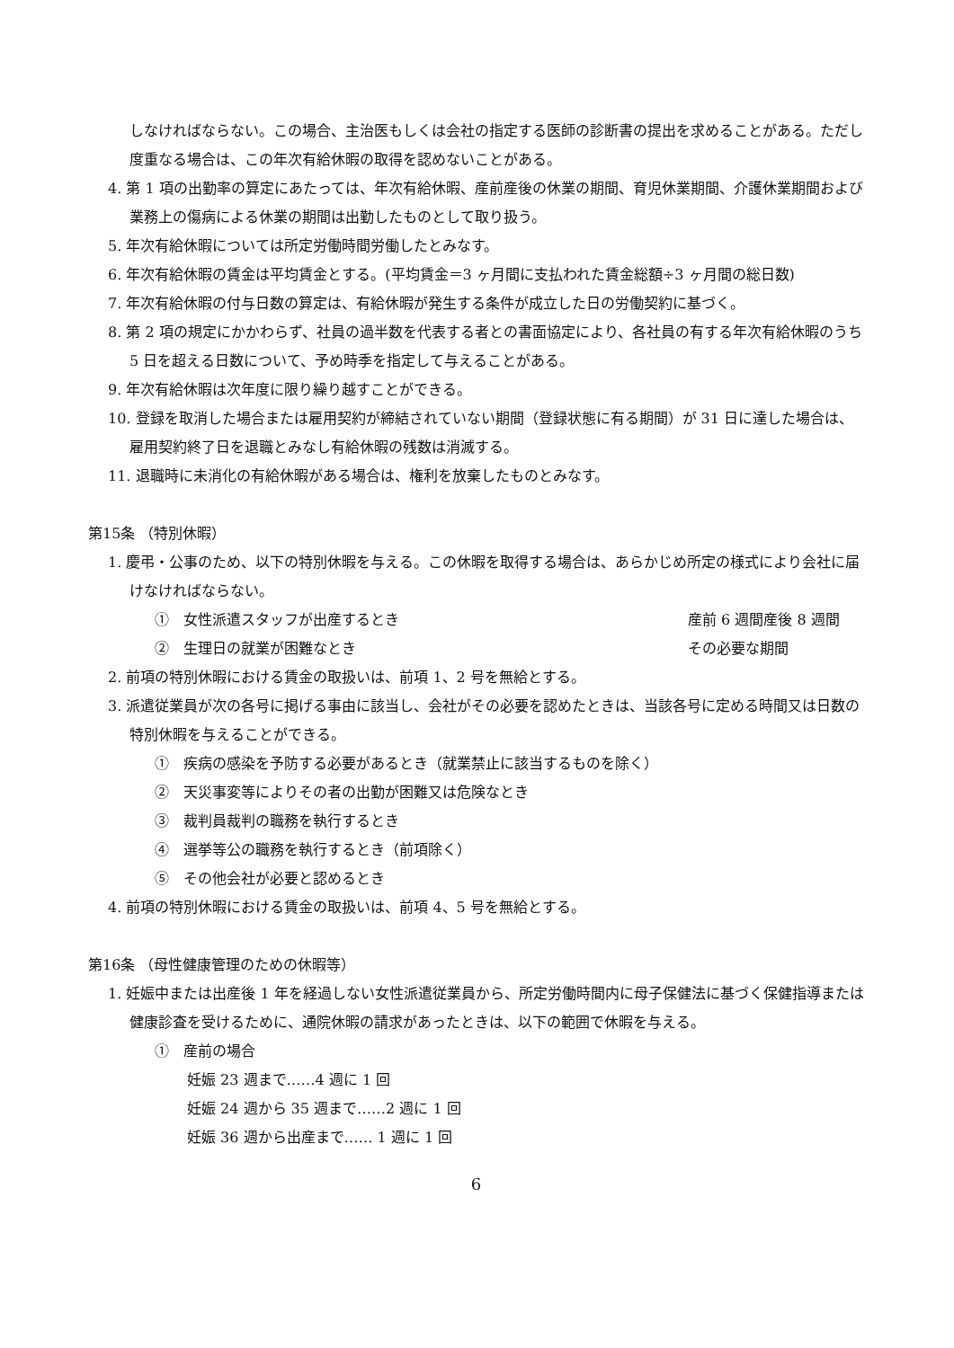しなければならない。この場合、主治医もしくは会社の指定する医師の診断書の提出を求めることがある。ただし度重なる場合は、この年次有給休暇の取得を認めないことがある。
4. 第 1 項の出勤率の算定にあたっては、年次有給休暇、産前産後の休業の期間、育児休業期間、介護休業期間および業務上の傷病による休業の期間は出勤したものとして取り扱う。
5. 年次有給休暇については所定労働時間労働したとみなす。
6. 年次有給休暇の賃金は平均賃金とする。(平均賃金＝3 ヶ月間に支払われた賃金総額÷3 ヶ月間の総日数)
7. 年次有給休暇の付与日数の算定は、有給休暇が発生する条件が成立した日の労働契約に基づく。
8. 第 2 項の規定にかかわらず、社員の過半数を代表する者との書面協定により、各社員の有する年次有給休暇のうち 5 日を超える日数について、予め時季を指定して与えることがある。
9. 年次有給休暇は次年度に限り繰り越すことができる。
10. 登録を取消した場合または雇用契約が締結されていない期間（登録状態に有る期間）が 31 日に達した場合は、雇用契約終了日を退職とみなし有給休暇の残数は消滅する。
11. 退職時に未消化の有給休暇がある場合は、権利を放棄したものとみなす。
第15条 （特別休暇）
1. 慶弔・公事のため、以下の特別休暇を与える。この休暇を取得する場合は、あらかじめ所定の様式により会社に届けなければならない。
①　女性派遣スタッフが出産するとき 産前 6 週間産後 8 週間
②　生理日の就業が困難なとき その必要な期間
2. 前項の特別休暇における賃金の取扱いは、前項 1、2 号を無給とする。
3. 派遣従業員が次の各号に掲げる事由に該当し、会社がその必要を認めたときは、当該各号に定める時間又は日数の特別休暇を与えることができる。
①　疾病の感染を予防する必要があるとき（就業禁止に該当するものを除く）
②　天災事変等によりその者の出勤が困難又は危険なとき
③　裁判員裁判の職務を執行するとき
④　選挙等公の職務を執行するとき（前項除く）
⑤　その他会社が必要と認めるとき
4. 前項の特別休暇における賃金の取扱いは、前項 4、5 号を無給とする。
第16条 （母性健康管理のための休暇等）
1. 妊娠中または出産後 1 年を経過しない女性派遣従業員から、所定労働時間内に母子保健法に基づく保健指導または健康診査を受けるために、通院休暇の請求があったときは、以下の範囲で休暇を与える。
①　産前の場合
妊娠 23 週まで……4 週に 1 回
妊娠 24 週から 35 週まで……2 週に 1 回
妊娠 36 週から出産まで…… 1 週に 1 回
6